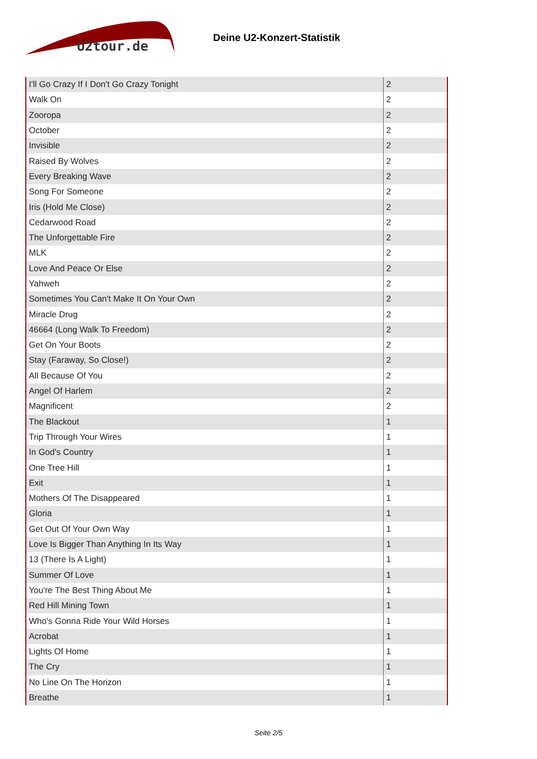U2tour.de
Deine U2-Konzert-Statistik
| I'll Go Crazy If I Don't Go Crazy Tonight | 2 |
| Walk On | 2 |
| Zooropa | 2 |
| October | 2 |
| Invisible | 2 |
| Raised By Wolves | 2 |
| Every Breaking Wave | 2 |
| Song For Someone | 2 |
| Iris (Hold Me Close) | 2 |
| Cedarwood Road | 2 |
| The Unforgettable Fire | 2 |
| MLK | 2 |
| Love And Peace Or Else | 2 |
| Yahweh | 2 |
| Sometimes You Can't Make It On Your Own | 2 |
| Miracle Drug | 2 |
| 46664 (Long Walk To Freedom) | 2 |
| Get On Your Boots | 2 |
| Stay (Faraway, So Close!) | 2 |
| All Because Of You | 2 |
| Angel Of Harlem | 2 |
| Magnificent | 2 |
| The Blackout | 1 |
| Trip Through Your Wires | 1 |
| In God's Country | 1 |
| One Tree Hill | 1 |
| Exit | 1 |
| Mothers Of The Disappeared | 1 |
| Gloria | 1 |
| Get Out Of Your Own Way | 1 |
| Love Is Bigger Than Anything In Its Way | 1 |
| 13 (There Is A Light) | 1 |
| Summer Of Love | 1 |
| You're The Best Thing About Me | 1 |
| Red Hill Mining Town | 1 |
| Who's Gonna Ride Your Wild Horses | 1 |
| Acrobat | 1 |
| Lights Of Home | 1 |
| The Cry | 1 |
| No Line On The Horizon | 1 |
| Breathe | 1 |
Seite 2/5